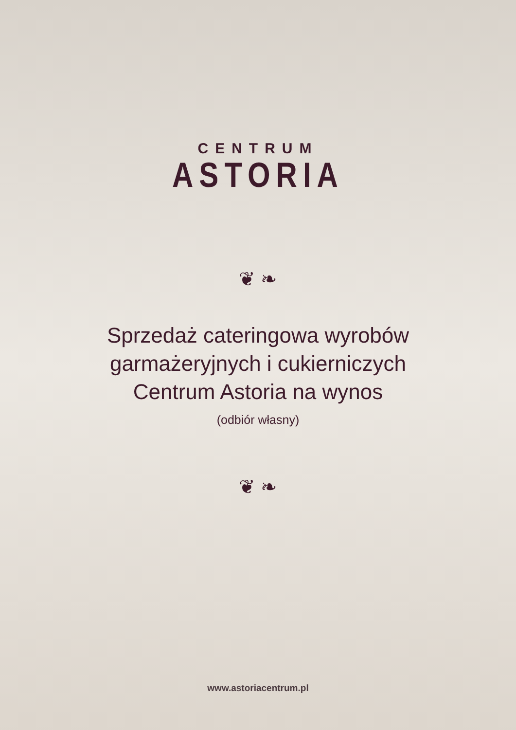CENTRUM
ASTORIA
❦ ❧
Sprzedaż cateringowa wyrobów
garmażeryjnych i cukierniczych
Centrum Astoria na wynos
(odbiór własny)
❦ ❧
www.astoriacentrum.pl